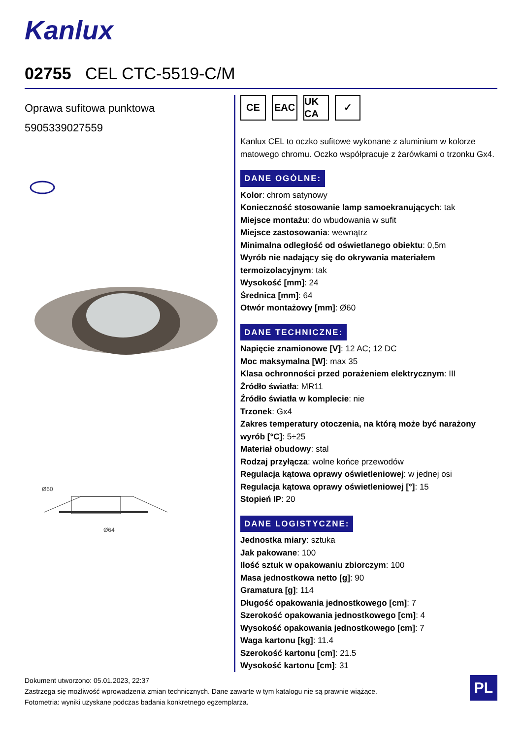Kanlux
02755 CEL CTC-5519-C/M
Oprawa sufitowa punktowa
5905339027559
Ø60
Ø64
CE EAC UK CA
✓
Kanlux CEL to oczko sufitowe wykonane z aluminium w kolorze matowego chromu. Oczko współpracuje z żarówkami o trzonku Gx4.
DANE OGÓLNE:
Kolor: chrom satynowy
Konieczność stosowanie lamp samoekranujących: tak
Miejsce montażu: do wbudowania w sufit
Miejsce zastosowania: wewnątrz
Minimalna odległość od oświetlanego obiektu: 0,5m
Wyrób nie nadający się do okrywania materiałem termoizolacyjnym: tak
Wysokość [mm]: 24
Średnica [mm]: 64
Otwór montażowy [mm]: Ø60
DANE TECHNICZNE:
Napięcie znamionowe [V]: 12 AC; 12 DC
Moc maksymalna [W]: max 35
Klasa ochronności przed porażeniem elektrycznym: III
Źródło światła: MR11
Źródło światła w komplecie: nie
Trzonek: Gx4
Zakres temperatury otoczenia, na którą może być narażony wyrób [°C]: 5÷25
Materiał obudowy: stal
Rodzaj przyłącza: wolne końce przewodów
Regulacja kątowa oprawy oświetleniowej: w jednej osi
Regulacja kątowa oprawy oświetleniowej [°]: 15
Stopień IP: 20
DANE LOGISTYCZNE:
Jednostka miary: sztuka
Jak pakowane: 100
Ilość sztuk w opakowaniu zbiorczym: 100
Masa jednostkowa netto [g]: 90
Gramatura [g]: 114
Długość opakowania jednostkowego [cm]: 7
Szerokość opakowania jednostkowego [cm]: 4
Wysokość opakowania jednostkowego [cm]: 7
Waga kartonu [kg]: 11.4
Szerokość kartonu [cm]: 21.5
Wysokość kartonu [cm]: 31
Dokument utworzono: 05.01.2023, 22:37
Zastrzega się możliwość wprowadzenia zmian technicznych. Dane zawarte w tym katalogu nie są prawnie wiążące.
Fotometria: wyniki uzyskane podczas badania konkretnego egzemplarza.
PL